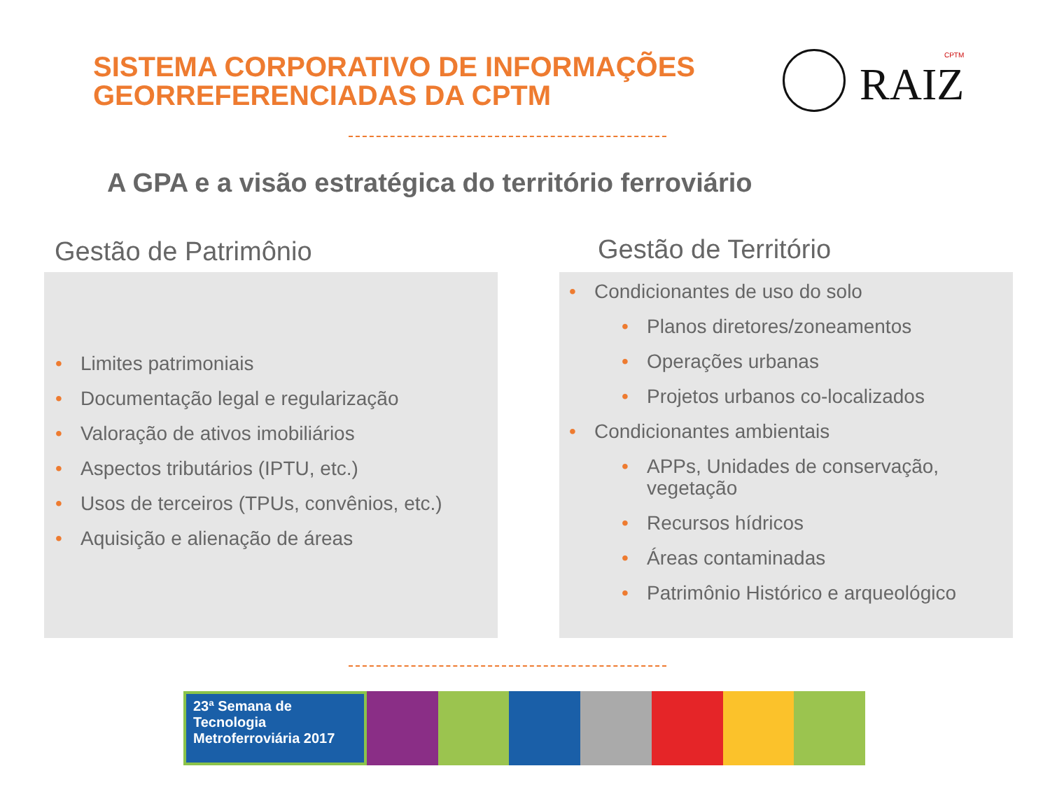SISTEMA CORPORATIVO DE INFORMAÇÕES
GEORREFERENCIADAS DA CPTM
CPTM
RAIZ
A GPA e a visão estratégica do território ferroviário
Gestão de Patrimônio Gestão de Território
• Limites patrimoniais
• Documentação legal e regularização
• Valoração de ativos imobiliários
• Aspectos tributários (IPTU, etc.)
• Usos de terceiros (TPUs, convênios, etc.)
• Aquisição e alienação de áreas
• Condicionantes de uso do solo
• Planos diretores/zoneamentos
• Operações urbanas
• Projetos urbanos co-localizados
• Condicionantes ambientais
• APPs, Unidades de conservação, vegetação
• Recursos hídricos
• Áreas contaminadas
• Patrimônio Histórico e arqueológico
23ª Semana de Tecnologia
Metroferroviária 2017